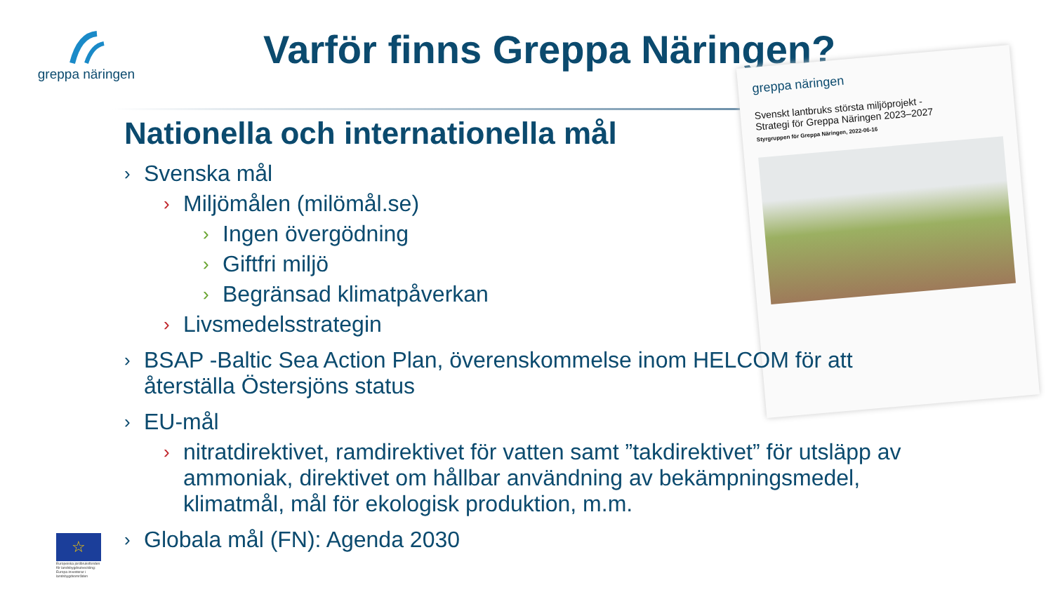greppa näringen
Varför finns Greppa Näringen?
greppa näringen
Svenskt lantbruks största miljöprojekt -
Strategi för Greppa Näringen 2023–2027
Styrgruppen för Greppa Näringen, 2022-06-16
Nationella och internationella mål
› Svenska mål
› Miljömålen (milömål.se)
› Ingen övergödning
› Giftfri miljö
› Begränsad klimatpåverkan
› Livsmedelsstrategin
› BSAP -Baltic Sea Action Plan, överenskommelse inom HELCOM för att återställa Östersjöns status
› EU-mål
› nitratdirektivet, ramdirektivet för vatten samt ”takdirektivet” för utsläpp av ammoniak, direktivet om hållbar användning av bekämpningsmedel, klimatmål, mål för ekologisk produktion, m.m.
› Globala mål (FN): Agenda 2030
☆
Europeiska jordbruksfonden för landsbygdsutveckling: Europa investerar i landsbygdsområden